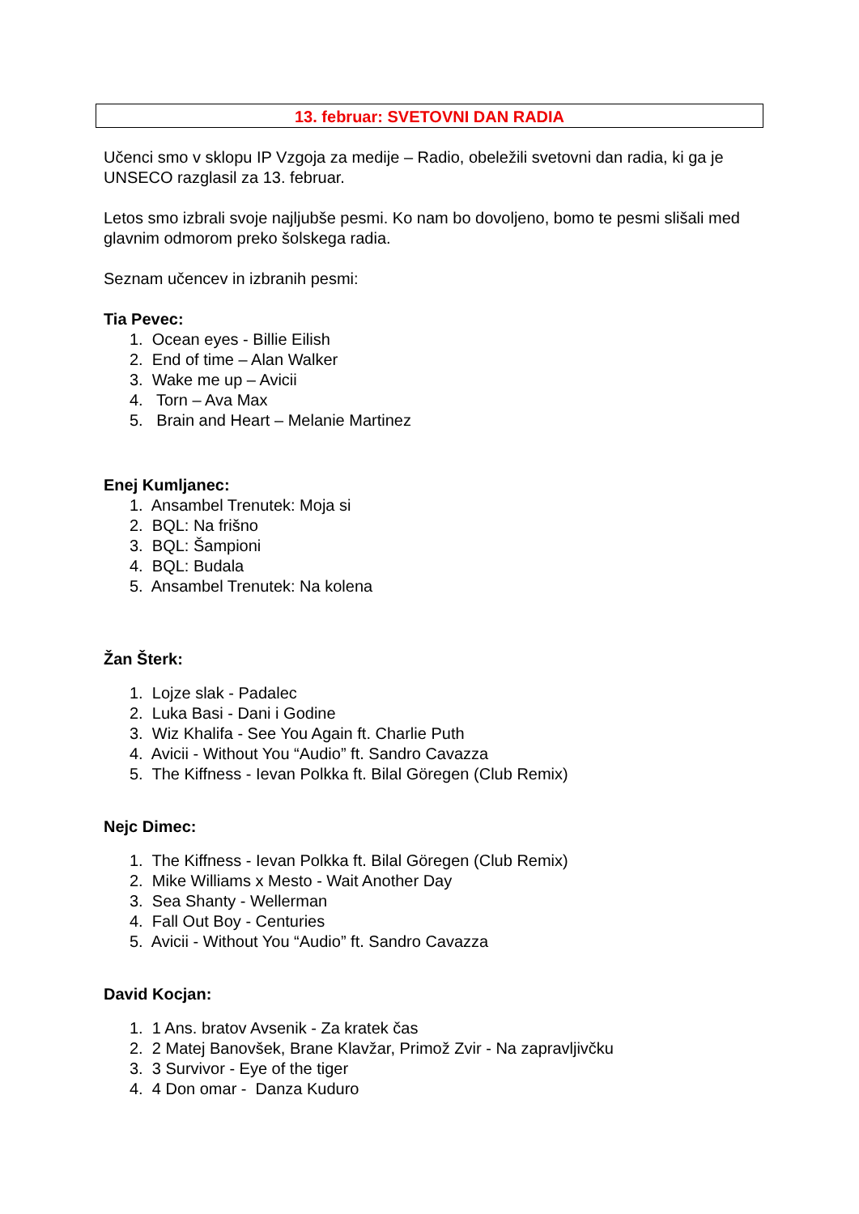13. februar: SVETOVNI DAN RADIA
Učenci smo v sklopu IP Vzgoja za medije – Radio, obeležili svetovni dan radia, ki ga je UNSECO razglasil za 13. februar.
Letos smo izbrali svoje najljubše pesmi. Ko nam bo dovoljeno, bomo te pesmi slišali med glavnim odmorom preko šolskega radia.
Seznam učencev in izbranih pesmi:
Tia Pevec:
1. Ocean eyes - Billie Eilish
2. End of time – Alan Walker
3. Wake me up – Avicii
4. Torn – Ava Max
5. Brain and Heart – Melanie Martinez
Enej Kumljanec:
1. Ansambel Trenutek: Moja si
2. BQL: Na frišno
3. BQL: Šampioni
4. BQL: Budala
5. Ansambel Trenutek: Na kolena
Žan Šterk:
1. Lojze slak - Padalec
2. Luka Basi - Dani i Godine
3. Wiz Khalifa - See You Again ft. Charlie Puth
4. Avicii - Without You “Audio” ft. Sandro Cavazza
5. The Kiffness - Ievan Polkka ft. Bilal Göregen (Club Remix)
Nejc Dimec:
1. The Kiffness - Ievan Polkka ft. Bilal Göregen (Club Remix)
2. Mike Williams x Mesto - Wait Another Day
3. Sea Shanty - Wellerman
4. Fall Out Boy - Centuries
5. Avicii - Without You “Audio” ft. Sandro Cavazza
David Kocjan:
1. 1 Ans. bratov Avsenik - Za kratek čas
2. 2 Matej Banovšek, Brane Klavžar, Primož Zvir - Na zapravljivčku
3. 3 Survivor - Eye of the tiger
4. 4 Don omar - Danza Kuduro